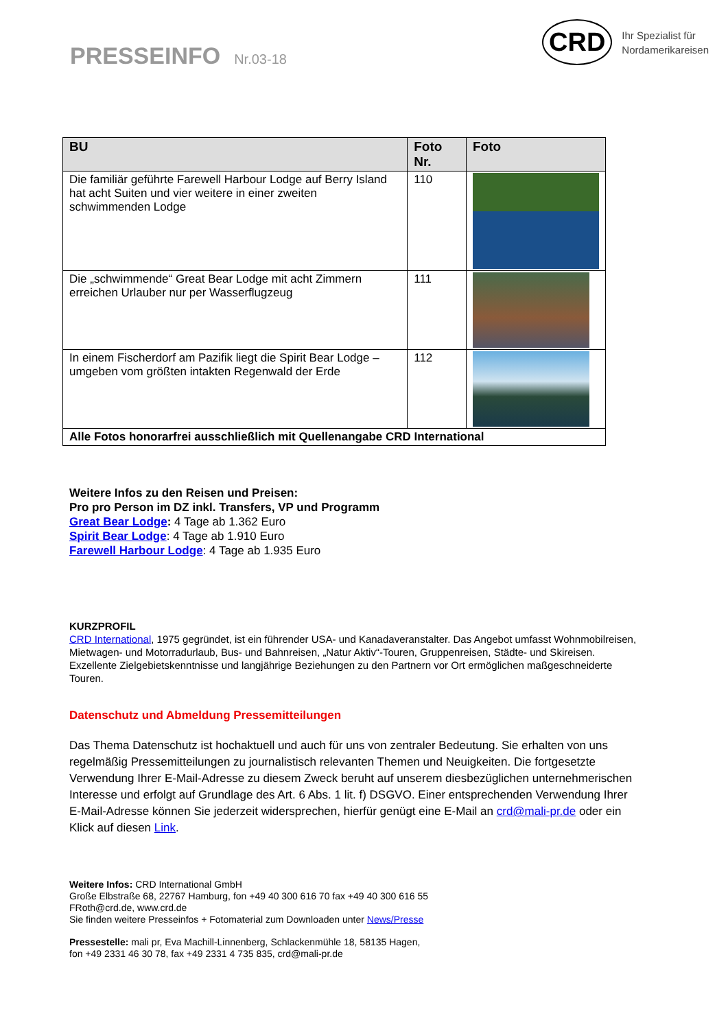PRESSEINFO Nr.03-18
CRD
Ihr Spezialist für
Nordamerikareisen
| BU | Foto Nr. | Foto |
| --- | --- | --- |
| Die familiär geführte Farewell Harbour Lodge auf Berry Island hat acht Suiten und vier weitere in einer zweiten schwimmenden Lodge | 110 | |
| Die „schwimmende“ Great Bear Lodge mit acht Zimmern erreichen Urlauber nur per Wasserflugzeug | 111 | |
| In einem Fischerdorf am Pazifik liegt die Spirit Bear Lodge – umgeben vom größten intakten Regenwald der Erde | 112 | |
| Alle Fotos honorarfrei ausschließlich mit Quellenangabe CRD International | | |
Weitere Infos zu den Reisen und Preisen:
Pro pro Person im DZ inkl. Transfers, VP und Programm
Great Bear Lodge: 4 Tage ab 1.362 Euro
Spirit Bear Lodge: 4 Tage ab 1.910 Euro
Farewell Harbour Lodge: 4 Tage ab 1.935 Euro
KURZPROFIL
CRD International, 1975 gegründet, ist ein führender USA- und Kanadaveranstalter. Das Angebot umfasst Wohnmobilreisen, Mietwagen- und Motorradurlaub, Bus- und Bahnreisen, „Natur Aktiv“-Touren, Gruppenreisen, Städte- und Skireisen. Exzellente Zielgebietskenntnisse und langjährige Beziehungen zu den Partnern vor Ort ermöglichen maßgeschneiderte Touren.
Datenschutz und Abmeldung Pressemitteilungen
Das Thema Datenschutz ist hochaktuell und auch für uns von zentraler Bedeutung. Sie erhalten von uns regelmäßig Pressemitteilungen zu journalistisch relevanten Themen und Neuigkeiten. Die fortgesetzte Verwendung Ihrer E-Mail-Adresse zu diesem Zweck beruht auf unserem diesbezüglichen unternehmerischen Interesse und erfolgt auf Grundlage des Art. 6 Abs. 1 lit. f) DSGVO. Einer entsprechenden Verwendung Ihrer E-Mail-Adresse können Sie jederzeit widersprechen, hierfür genügt eine E-Mail an crd@mali-pr.de oder ein Klick auf diesen Link.
Weitere Infos: CRD International GmbH
Große Elbstraße 68, 22767 Hamburg, fon +49 40 300 616 70 fax +49 40 300 616 55
FRoth@crd.de, www.crd.de
Sie finden weitere Presseinfos + Fotomaterial zum Downloaden unter News/Presse
Pressestelle: mali pr, Eva Machill-Linnenberg, Schlackenmühle 18, 58135 Hagen,
fon +49 2331 46 30 78, fax +49 2331 4 735 835, crd@mali-pr.de